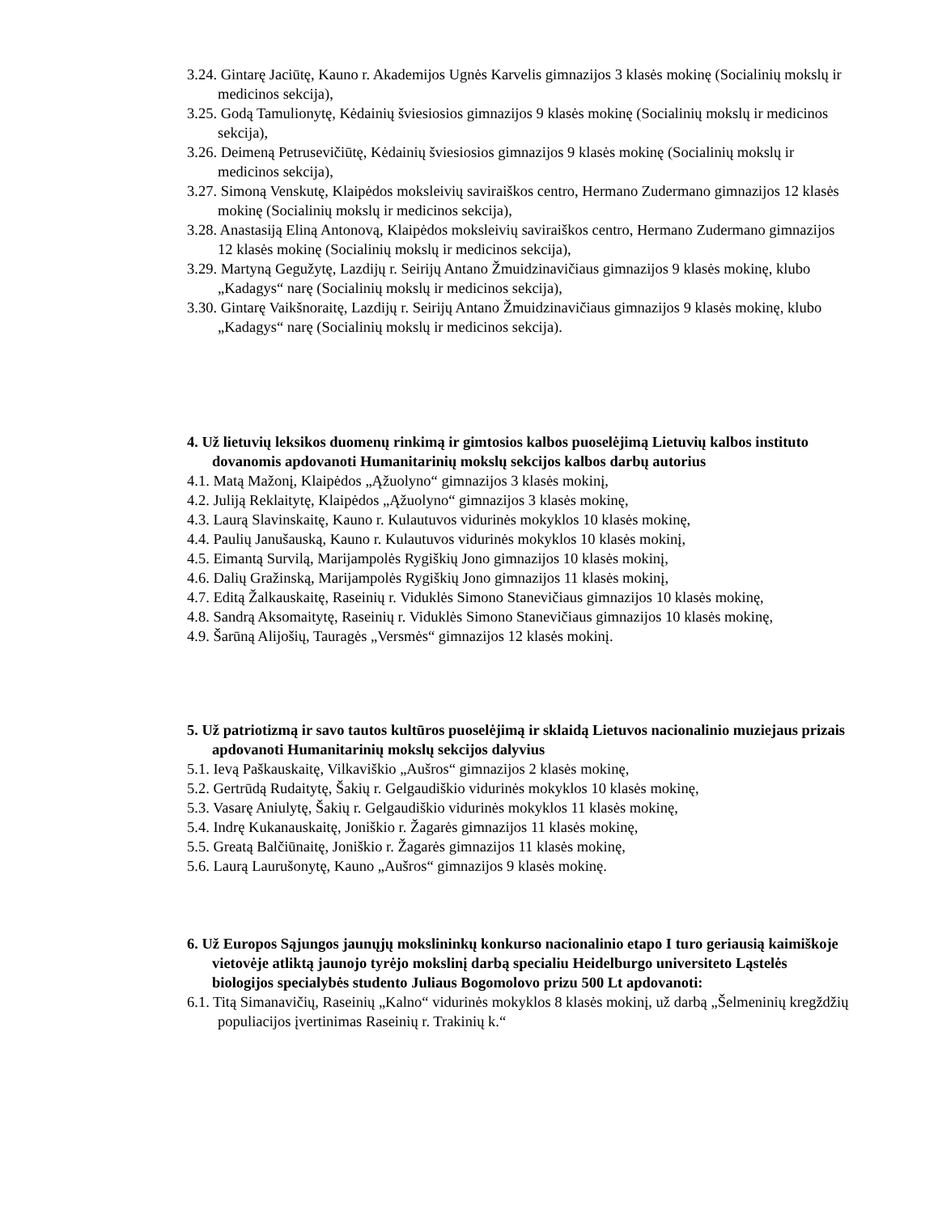3.24. Gintarę Jaciūtę, Kauno r. Akademijos Ugnės Karvelis gimnazijos 3 klasės mokinę (Socialinių mokslų ir medicinos sekcija),
3.25. Godą Tamulionytę, Kėdainių šviesiosios gimnazijos 9 klasės mokinę (Socialinių mokslų ir medicinos sekcija),
3.26. Deimeną Petrusevičiūtę, Kėdainių šviesiosios gimnazijos 9 klasės mokinę (Socialinių mokslų ir medicinos sekcija),
3.27. Simoną Venskutę, Klaipėdos moksleivių saviraiškos centro, Hermano Zudermano gimnazijos 12 klasės mokinę (Socialinių mokslų ir medicinos sekcija),
3.28. Anastasiją Eliną Antonovą, Klaipėdos moksleivių saviraiškos centro, Hermano Zudermano gimnazijos 12 klasės mokinę (Socialinių mokslų ir medicinos sekcija),
3.29. Martyną Gegužytę, Lazdijų r. Seirijų Antano Žmuidzinavičiaus gimnazijos 9 klasės mokinę, klubo „Kadagys“ narę (Socialinių mokslų ir medicinos sekcija),
3.30. Gintarę Vaikšnoraitę, Lazdijų r. Seirijų Antano Žmuidzinavičiaus gimnazijos 9 klasės mokinę, klubo „Kadagys“ narę (Socialinių mokslų ir medicinos sekcija).
4. Už lietuvių leksikos duomenų rinkimą ir gimtosios kalbos puoselėjimą Lietuvių kalbos instituto dovanomis apdovanoti Humanitarinių mokslų sekcijos kalbos darbų autorius
4.1. Matą Mažonį, Klaipėdos „Ąžuolyno“ gimnazijos 3 klasės mokinį,
4.2. Juliją Reklaitytę, Klaipėdos „Ąžuolyno“ gimnazijos 3 klasės mokinę,
4.3. Laurą Slavinskaitę, Kauno r. Kulautuvos vidurinės mokyklos 10 klasės mokinę,
4.4. Paulių Janušauską, Kauno r. Kulautuvos vidurinės mokyklos 10 klasės mokinį,
4.5. Eimantą Survilą, Marijampolės Rygiškių Jono gimnazijos 10 klasės mokinį,
4.6. Dalių Gražinską, Marijampolės Rygiškių Jono gimnazijos 11 klasės mokinį,
4.7. Editą Žalkauskaitę, Raseinių r. Viduklės Simono Stanevičiaus gimnazijos 10 klasės mokinę,
4.8. Sandrą Aksomaitytę, Raseinių r. Viduklės Simono Stanevičiaus gimnazijos 10 klasės mokinę,
4.9. Šarūną Alijošių, Tauragės „Versmės“ gimnazijos 12 klasės mokinį.
5. Už patriotizmą ir savo tautos kultūros puoselėjimą ir sklaidą Lietuvos nacionalinio muziejaus prizais apdovanoti Humanitarinių mokslų sekcijos dalyvius
5.1. Ievą Paškauskaitę, Vilkaviškio „Aušros“ gimnazijos 2 klasės mokinę,
5.2. Gertrūdą Rudaitytę, Šakių r. Gelgaudiškio vidurinės mokyklos 10 klasės mokinę,
5.3. Vasarę Aniulytę, Šakių r. Gelgaudiškio vidurinės mokyklos 11 klasės mokinę,
5.4. Indrę Kukanauskaitę, Joniškio r. Žagarės gimnazijos 11 klasės mokinę,
5.5. Greatą Balčiūnaitę, Joniškio r. Žagarės gimnazijos 11 klasės mokinę,
5.6. Laurą Laurušonytę, Kauno „Aušros“ gimnazijos 9 klasės mokinę.
6. Už Europos Sąjungos jaunųjų mokslininkų konkurso nacionalinio etapo I turo geriausią kaimiškoje vietovėje atliktą jaunojo tyrėjo mokslinį darbą specialiu Heidelburgo universiteto Ląstelės biologijos specialybės studento Juliaus Bogomolovo prizu 500 Lt apdovanoti:
6.1. Titą Simanavičių, Raseinių „Kalno“ vidurinės mokyklos 8 klasės mokinį, už darbą „Šelmeninių kregždžių populiacijos įvertinimas Raseinių r. Trakinių k.“